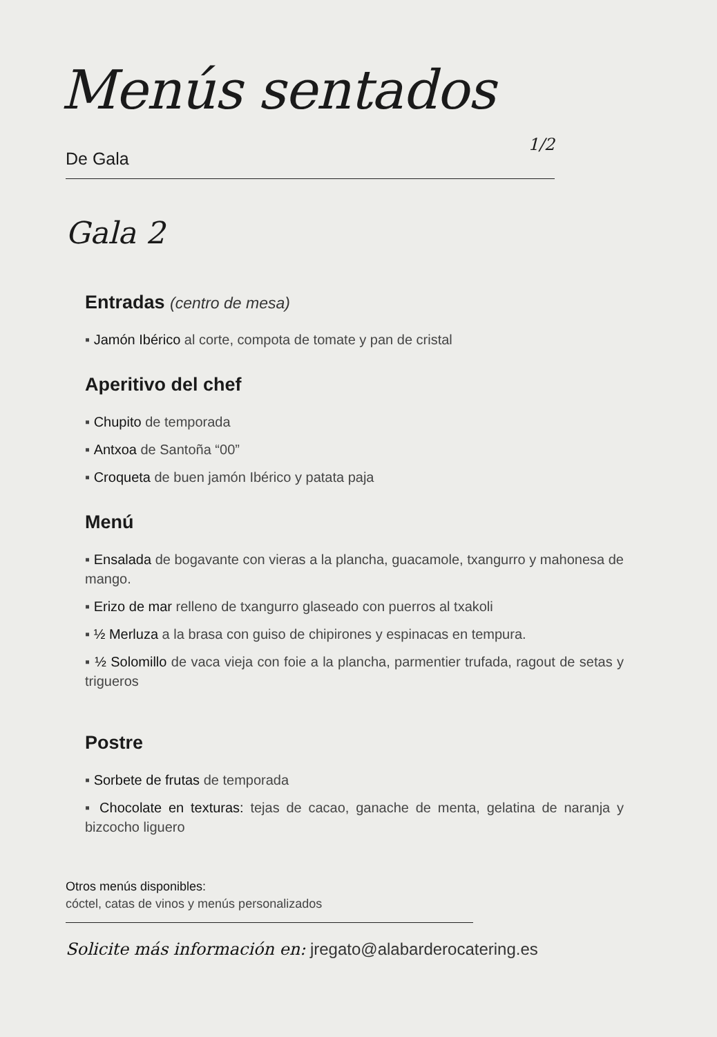Menús sentados
De Gala 1/2
Gala 2
Entradas (centro de mesa)
▪ Jamón Ibérico al corte, compota de tomate y pan de cristal
Aperitivo del chef
▪ Chupito de temporada
▪ Antxoa de Santoña “00”
▪ Croqueta de buen jamón Ibérico y patata paja
Menú
▪ Ensalada de bogavante con vieras a la plancha, guacamole, txangurro y mahonesa de mango.
▪ Erizo de mar relleno de txangurro glaseado con puerros al txakoli
▪ ½ Merluza a la brasa con guiso de chipirones y espinacas en tempura.
▪ ½ Solomillo de vaca vieja con foie a la plancha, parmentier trufada, ragout de setas y trigueros
Postre
▪ Sorbete de frutas de temporada
▪ Chocolate en texturas: tejas de cacao, ganache de menta, gelatina de naranja y bizcocho liguero
Otros menús disponibles:
cóctel, catas de vinos y menús personalizados
Solicite más información en: jregato@alabarderocatering.es